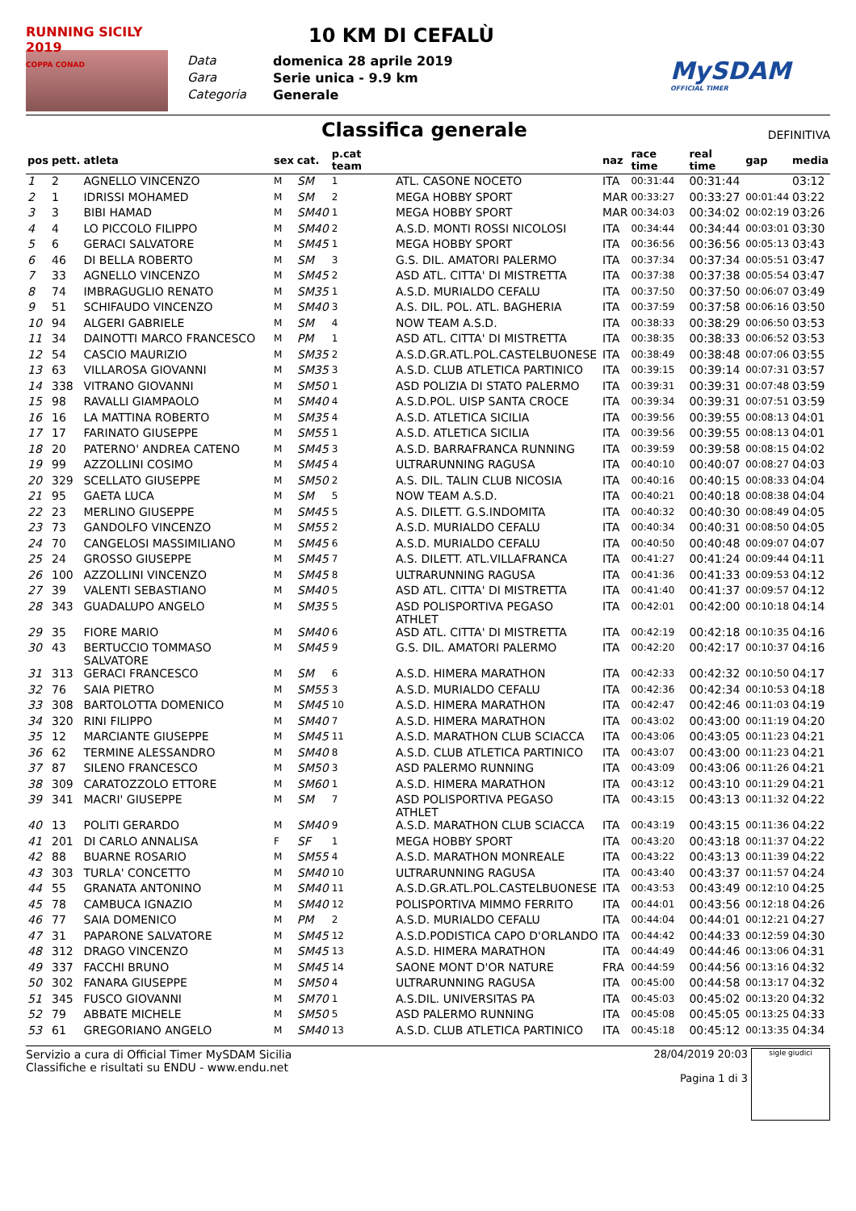RUNNING SICILY 2019
COPPA CONAD
10 KM DI CEFALÙ
Data domenica 28 aprile 2019 Gara Serie unica - 9.9 km Categoria Generale
MySDAM
OFFICIAL TIMER
Classifica generale
DEFINITIVA
| pos | pett. | atleta | sex | cat. | p.cat team | | naz | race time | real time | gap | media |
| --- | --- | --- | --- | --- | --- | --- | --- | --- | --- | --- | --- |
| 1 | 2 | AGNELLO VINCENZO | M | SM | 1 | ATL. CASONE NOCETO | ITA | 00:31:44 | 00:31:44 | | 03:12 |
| 2 | 1 | IDRISSI MOHAMED | M | SM | 2 | MEGA HOBBY SPORT | MAR | 00:33:27 | 00:33:27 | 00:01:44 | 03:22 |
| 3 | 3 | BIBI HAMAD | M | SM40 | 1 | MEGA HOBBY SPORT | MAR | 00:34:03 | 00:34:02 | 00:02:19 | 03:26 |
| 4 | 4 | LO PICCOLO FILIPPO | M | SM40 | 2 | A.S.D. MONTI ROSSI NICOLOSI | ITA | 00:34:44 | 00:34:44 | 00:03:01 | 03:30 |
| 5 | 6 | GERACI SALVATORE | M | SM45 | 1 | MEGA HOBBY SPORT | ITA | 00:36:56 | 00:36:56 | 00:05:13 | 03:43 |
| 6 | 46 | DI BELLA ROBERTO | M | SM | 3 | G.S. DIL. AMATORI PALERMO | ITA | 00:37:34 | 00:37:34 | 00:05:51 | 03:47 |
| 7 | 33 | AGNELLO VINCENZO | M | SM45 | 2 | ASD ATL. CITTA' DI MISTRETTA | ITA | 00:37:38 | 00:37:38 | 00:05:54 | 03:47 |
| 8 | 74 | IMBRAGUGLIO RENATO | M | SM35 | 1 | A.S.D. MURIALDO CEFALU | ITA | 00:37:50 | 00:37:50 | 00:06:07 | 03:49 |
| 9 | 51 | SCHIFAUDO VINCENZO | M | SM40 | 3 | A.S. DIL. POL. ATL. BAGHERIA | ITA | 00:37:59 | 00:37:58 | 00:06:16 | 03:50 |
| 10 | 94 | ALGERI GABRIELE | M | SM | 4 | NOW TEAM A.S.D. | ITA | 00:38:33 | 00:38:29 | 00:06:50 | 03:53 |
| 11 | 34 | DAINOTTI MARCO FRANCESCO | M | PM | 1 | ASD ATL. CITTA' DI MISTRETTA | ITA | 00:38:35 | 00:38:33 | 00:06:52 | 03:53 |
| 12 | 54 | CASCIO MAURIZIO | M | SM35 | 2 | A.S.D.GR.ATL.POL.CASTELBUONESE | ITA | 00:38:49 | 00:38:48 | 00:07:06 | 03:55 |
| 13 | 63 | VILLAROSA GIOVANNI | M | SM35 | 3 | A.S.D. CLUB ATLETICA PARTINICO | ITA | 00:39:15 | 00:39:14 | 00:07:31 | 03:57 |
| 14 | 338 | VITRANO GIOVANNI | M | SM50 | 1 | ASD POLIZIA DI STATO PALERMO | ITA | 00:39:31 | 00:39:31 | 00:07:48 | 03:59 |
| 15 | 98 | RAVALLI GIAMPAOLO | M | SM40 | 4 | A.S.D.POL. UISP SANTA CROCE | ITA | 00:39:34 | 00:39:31 | 00:07:51 | 03:59 |
| 16 | 16 | LA MATTINA ROBERTO | M | SM35 | 4 | A.S.D. ATLETICA SICILIA | ITA | 00:39:56 | 00:39:55 | 00:08:13 | 04:01 |
| 17 | 17 | FARINATO GIUSEPPE | M | SM55 | 1 | A.S.D. ATLETICA SICILIA | ITA | 00:39:56 | 00:39:55 | 00:08:13 | 04:01 |
| 18 | 20 | PATERNO' ANDREA CATENO | M | SM45 | 3 | A.S.D. BARRAFRANCA RUNNING | ITA | 00:39:59 | 00:39:58 | 00:08:15 | 04:02 |
| 19 | 99 | AZZOLLINI COSIMO | M | SM45 | 4 | ULTRARUNNING RAGUSA | ITA | 00:40:10 | 00:40:07 | 00:08:27 | 04:03 |
| 20 | 329 | SCELLATO GIUSEPPE | M | SM50 | 2 | A.S. DIL. TALIN CLUB NICOSIA | ITA | 00:40:16 | 00:40:15 | 00:08:33 | 04:04 |
| 21 | 95 | GAETA LUCA | M | SM | 5 | NOW TEAM A.S.D. | ITA | 00:40:21 | 00:40:18 | 00:08:38 | 04:04 |
| 22 | 23 | MERLINO GIUSEPPE | M | SM45 | 5 | A.S. DILETT. G.S.INDOMITA | ITA | 00:40:32 | 00:40:30 | 00:08:49 | 04:05 |
| 23 | 73 | GANDOLFO VINCENZO | M | SM55 | 2 | A.S.D. MURIALDO CEFALU | ITA | 00:40:34 | 00:40:31 | 00:08:50 | 04:05 |
| 24 | 70 | CANGELOSI MASSIMILIANO | M | SM45 | 6 | A.S.D. MURIALDO CEFALU | ITA | 00:40:50 | 00:40:48 | 00:09:07 | 04:07 |
| 25 | 24 | GROSSO GIUSEPPE | M | SM45 | 7 | A.S. DILETT. ATL.VILLAFRANCA | ITA | 00:41:27 | 00:41:24 | 00:09:44 | 04:11 |
| 26 | 100 | AZZOLLINI VINCENZO | M | SM45 | 8 | ULTRARUNNING RAGUSA | ITA | 00:41:36 | 00:41:33 | 00:09:53 | 04:12 |
| 27 | 39 | VALENTI SEBASTIANO | M | SM40 | 5 | ASD ATL. CITTA' DI MISTRETTA | ITA | 00:41:40 | 00:41:37 | 00:09:57 | 04:12 |
| 28 | 343 | GUADALUPO ANGELO | M | SM35 | 5 | ASD POLISPORTIVA PEGASO ATHLET | ITA | 00:42:01 | 00:42:00 | 00:10:18 | 04:14 |
| 29 | 35 | FIORE MARIO | M | SM40 | 6 | ASD ATL. CITTA' DI MISTRETTA | ITA | 00:42:19 | 00:42:18 | 00:10:35 | 04:16 |
| 30 | 43 | BERTUCCIO TOMMASO SALVATORE | M | SM45 | 9 | G.S. DIL. AMATORI PALERMO | ITA | 00:42:20 | 00:42:17 | 00:10:37 | 04:16 |
| 31 | 313 | GERACI FRANCESCO | M | SM | 6 | A.S.D. HIMERA MARATHON | ITA | 00:42:33 | 00:42:32 | 00:10:50 | 04:17 |
| 32 | 76 | SAIA PIETRO | M | SM55 | 3 | A.S.D. MURIALDO CEFALU | ITA | 00:42:36 | 00:42:34 | 00:10:53 | 04:18 |
| 33 | 308 | BARTOLOTTA DOMENICO | M | SM45 | 10 | A.S.D. HIMERA MARATHON | ITA | 00:42:47 | 00:42:46 | 00:11:03 | 04:19 |
| 34 | 320 | RINI FILIPPO | M | SM40 | 7 | A.S.D. HIMERA MARATHON | ITA | 00:43:02 | 00:43:00 | 00:11:19 | 04:20 |
| 35 | 12 | MARCIANTE GIUSEPPE | M | SM45 | 11 | A.S.D. MARATHON CLUB SCIACCA | ITA | 00:43:06 | 00:43:05 | 00:11:23 | 04:21 |
| 36 | 62 | TERMINE ALESSANDRO | M | SM40 | 8 | A.S.D. CLUB ATLETICA PARTINICO | ITA | 00:43:07 | 00:43:00 | 00:11:23 | 04:21 |
| 37 | 87 | SILENO FRANCESCO | M | SM50 | 3 | ASD PALERMO RUNNING | ITA | 00:43:09 | 00:43:06 | 00:11:26 | 04:21 |
| 38 | 309 | CARATOZZOLO ETTORE | M | SM60 | 1 | A.S.D. HIMERA MARATHON | ITA | 00:43:12 | 00:43:10 | 00:11:29 | 04:21 |
| 39 | 341 | MACRI' GIUSEPPE | M | SM | 7 | ASD POLISPORTIVA PEGASO ATHLET | ITA | 00:43:15 | 00:43:13 | 00:11:32 | 04:22 |
| 40 | 13 | POLITI GERARDO | M | SM40 | 9 | A.S.D. MARATHON CLUB SCIACCA | ITA | 00:43:19 | 00:43:15 | 00:11:36 | 04:22 |
| 41 | 201 | DI CARLO ANNALISA | F | SF | 1 | MEGA HOBBY SPORT | ITA | 00:43:20 | 00:43:18 | 00:11:37 | 04:22 |
| 42 | 88 | BUARNE ROSARIO | M | SM55 | 4 | A.S.D. MARATHON MONREALE | ITA | 00:43:22 | 00:43:13 | 00:11:39 | 04:22 |
| 43 | 303 | TURLA' CONCETTO | M | SM40 | 10 | ULTRARUNNING RAGUSA | ITA | 00:43:40 | 00:43:37 | 00:11:57 | 04:24 |
| 44 | 55 | GRANATA ANTONINO | M | SM40 | 11 | A.S.D.GR.ATL.POL.CASTELBUONESE | ITA | 00:43:53 | 00:43:49 | 00:12:10 | 04:25 |
| 45 | 78 | CAMBUCA IGNAZIO | M | SM40 | 12 | POLISPORTIVA MIMMO FERRITO | ITA | 00:44:01 | 00:43:56 | 00:12:18 | 04:26 |
| 46 | 77 | SAIA DOMENICO | M | PM | 2 | A.S.D. MURIALDO CEFALU | ITA | 00:44:04 | 00:44:01 | 00:12:21 | 04:27 |
| 47 | 31 | PAPARONE SALVATORE | M | SM45 | 12 | A.S.D.PODISTICA CAPO D'ORLANDO | ITA | 00:44:42 | 00:44:33 | 00:12:59 | 04:30 |
| 48 | 312 | DRAGO VINCENZO | M | SM45 | 13 | A.S.D. HIMERA MARATHON | ITA | 00:44:49 | 00:44:46 | 00:13:06 | 04:31 |
| 49 | 337 | FACCHI BRUNO | M | SM45 | 14 | SAONE MONT D'OR NATURE | FRA | 00:44:59 | 00:44:56 | 00:13:16 | 04:32 |
| 50 | 302 | FANARA GIUSEPPE | M | SM50 | 4 | ULTRARUNNING RAGUSA | ITA | 00:45:00 | 00:44:58 | 00:13:17 | 04:32 |
| 51 | 345 | FUSCO GIOVANNI | M | SM70 | 1 | A.S.DIL. UNIVERSITAS PA | ITA | 00:45:03 | 00:45:02 | 00:13:20 | 04:32 |
| 52 | 79 | ABBATE MICHELE | M | SM50 | 5 | ASD PALERMO RUNNING | ITA | 00:45:08 | 00:45:05 | 00:13:25 | 04:33 |
| 53 | 61 | GREGORIANO ANGELO | M | SM40 | 13 | A.S.D. CLUB ATLETICA PARTINICO | ITA | 00:45:18 | 00:45:12 | 00:13:35 | 04:34 |
Servizio a cura di Official Timer MySDAM Sicilia
Classifiche e risultati su ENDU - www.endu.net
28/04/2019 20:03
Pagina 1 di 3
sigle giudici